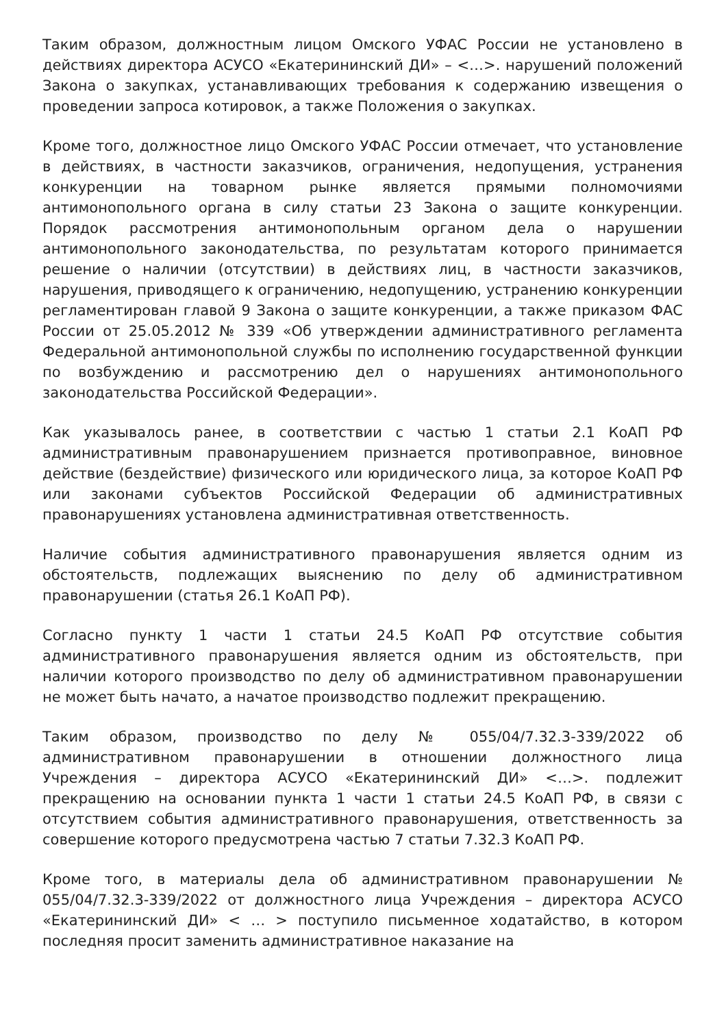Таким образом, должностным лицом Омского УФАС России не установлено в действиях директора АСУСО «Екатерининский ДИ» – <…>. нарушений положений Закона о закупках, устанавливающих требования к содержанию извещения о проведении запроса котировок, а также Положения о закупках.
Кроме того, должностное лицо Омского УФАС России отмечает, что установление в действиях, в частности заказчиков, ограничения, недопущения, устранения конкуренции на товарном рынке является прямыми полномочиями антимонопольного органа в силу статьи 23 Закона о защите конкуренции. Порядок рассмотрения антимонопольным органом дела о нарушении антимонопольного законодательства, по результатам которого принимается решение о наличии (отсутствии) в действиях лиц, в частности заказчиков, нарушения, приводящего к ограничению, недопущению, устранению конкуренции регламентирован главой 9 Закона о защите конкуренции, а также приказом ФАС России от 25.05.2012 № 339 «Об утверждении административного регламента Федеральной антимонопольной службы по исполнению государственной функции по возбуждению и рассмотрению дел о нарушениях антимонопольного законодательства Российской Федерации».
Как указывалось ранее, в соответствии с частью 1 статьи 2.1 КоАП РФ административным правонарушением признается противоправное, виновное действие (бездействие) физического или юридического лица, за которое КоАП РФ или законами субъектов Российской Федерации об административных правонарушениях установлена административная ответственность.
Наличие события административного правонарушения является одним из обстоятельств, подлежащих выяснению по делу об административном правонарушении (статья 26.1 КоАП РФ).
Согласно пункту 1 части 1 статьи 24.5 КоАП РФ отсутствие события административного правонарушения является одним из обстоятельств, при наличии которого производство по делу об административном правонарушении не может быть начато, а начатое производство подлежит прекращению.
Таким образом, производство по делу № 055/04/7.32.3-339/2022 об административном правонарушении в отношении должностного лица Учреждения – директора АСУСО «Екатерининский ДИ» <…>. подлежит прекращению на основании пункта 1 части 1 статьи 24.5 КоАП РФ, в связи с отсутствием события административного правонарушения, ответственность за совершение которого предусмотрена частью 7 статьи 7.32.3 КоАП РФ.
Кроме того, в материалы дела об административном правонарушении № 055/04/7.32.3-339/2022 от должностного лица Учреждения – директора АСУСО «Екатерининский ДИ» < … > поступило письменное ходатайство, в котором последняя просит заменить административное наказание на